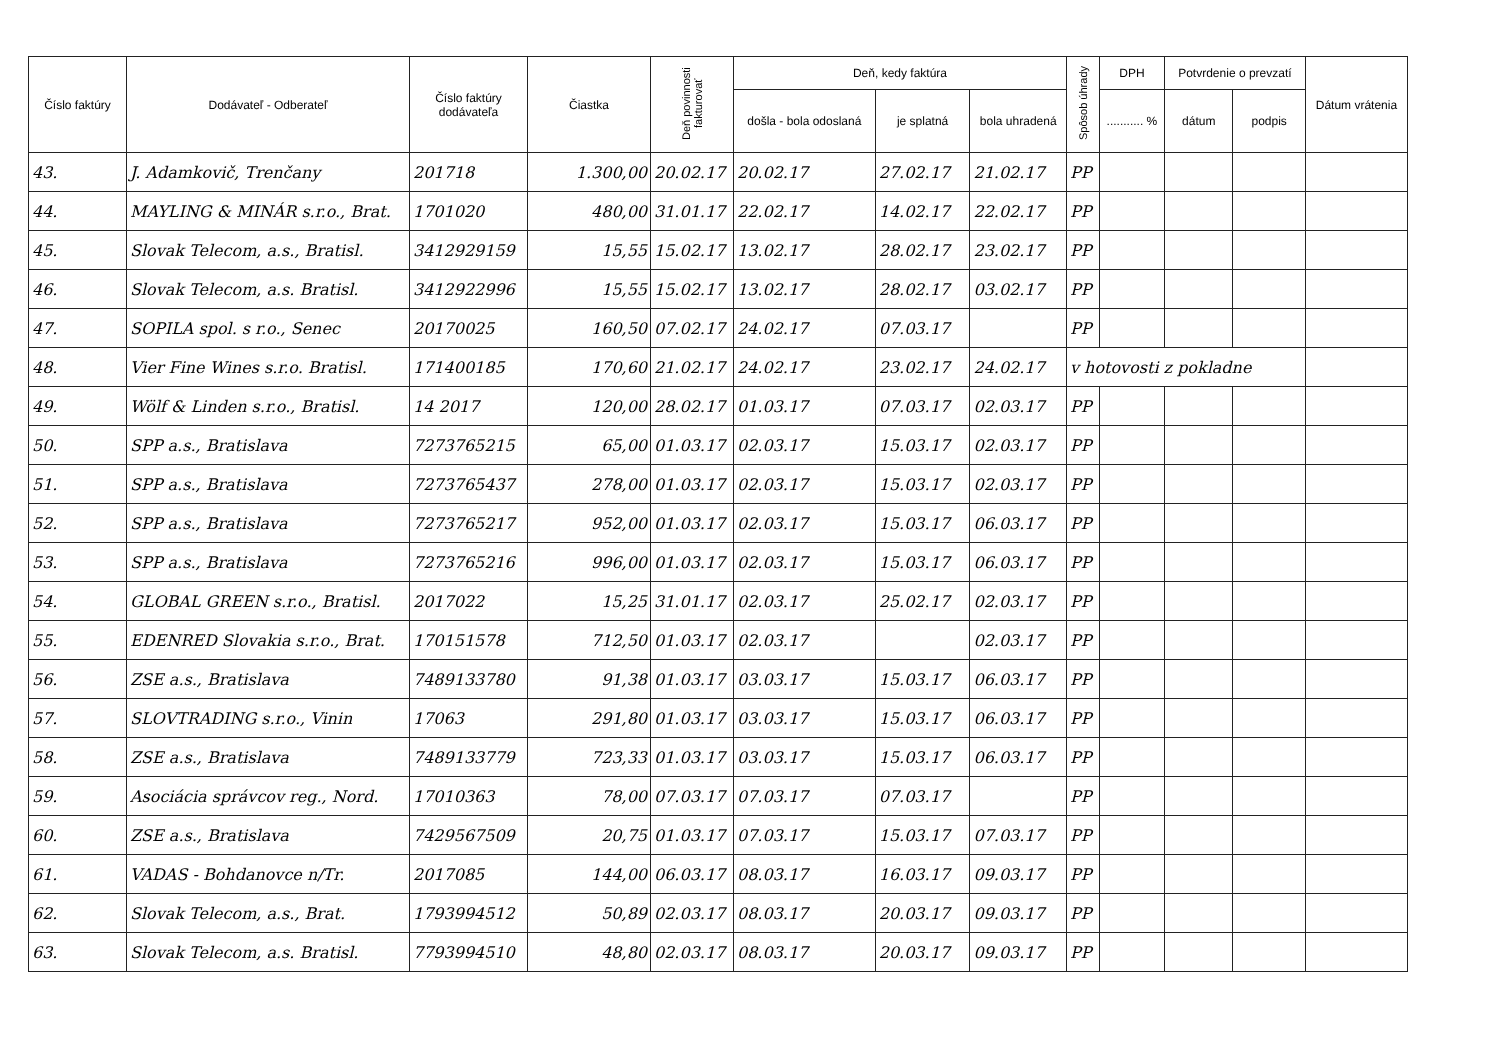| Číslo faktúry | Dodávateľ - Odberateľ | Číslo faktúry dodávateľa | Čiastka | Deň povinnosti fakturovať | Deň, kedy faktúra | | | Spôsob úhrady | DPH | Potvrdenie o prevzatí | | Dátum vrátenia |
| --- | --- | --- | --- | --- | --- | --- | --- | --- | --- | --- | --- | --- |
| | | | | | došla - bola odoslaná | je splatná | bola uhradená | | ........... % | dátum | podpis | |
| 43. | J. Adamkovič, Trenčany | 201718 | 1.300,00 | 20.02.17 | 20.02.17 | 27.02.17 | 21.02.17 | PP | | | | |
| 44. | MAYLING & MINÁR s.r.o., Brat. | 1701020 | 480,00 | 31.01.17 | 22.02.17 | 14.02.17 | 22.02.17 | PP | | | | |
| 45. | Slovak Telecom, a.s., Bratisl. | 3412929159 | 15,55 | 15.02.17 | 13.02.17 | 28.02.17 | 23.02.17 | PP | | | | |
| 46. | Slovak Telecom, a.s. Bratisl. | 3412922996 | 15,55 | 15.02.17 | 13.02.17 | 28.02.17 | 03.02.17 | PP | | | | |
| 47. | SOPILA spol. s r.o., Senec | 20170025 | 160,50 | 07.02.17 | 24.02.17 | 07.03.17 | | PP | | | | |
| 48. | Vier Fine Wines s.r.o. Bratisl. | 171400185 | 170,60 | 21.02.17 | 24.02.17 | 23.02.17 | 24.02.17 | v hotovosti z pokladne | | | | |
| 49. | Wölf & Linden s.r.o., Bratisl. | 14 2017 | 120,00 | 28.02.17 | 01.03.17 | 07.03.17 | 02.03.17 | PP | | | | |
| 50. | SPP a.s., Bratislava | 7273765215 | 65,00 | 01.03.17 | 02.03.17 | 15.03.17 | 02.03.17 | PP | | | | |
| 51. | SPP a.s., Bratislava | 7273765437 | 278,00 | 01.03.17 | 02.03.17 | 15.03.17 | 02.03.17 | PP | | | | |
| 52. | SPP a.s., Bratislava | 7273765217 | 952,00 | 01.03.17 | 02.03.17 | 15.03.17 | 06.03.17 | PP | | | | |
| 53. | SPP a.s., Bratislava | 7273765216 | 996,00 | 01.03.17 | 02.03.17 | 15.03.17 | 06.03.17 | PP | | | | |
| 54. | GLOBAL GREEN s.r.o., Bratisl. | 2017022 | 15,25 | 31.01.17 | 02.03.17 | 25.02.17 | 02.03.17 | PP | | | | |
| 55. | EDENRED Slovakia s.r.o., Brat. | 170151578 | 712,50 | 01.03.17 | 02.03.17 | | 02.03.17 | PP | | | | |
| 56. | ZSE a.s., Bratislava | 7489133780 | 91,38 | 01.03.17 | 03.03.17 | 15.03.17 | 06.03.17 | PP | | | | |
| 57. | SLOVTRADING s.r.o., Vinin | 17063 | 291,80 | 01.03.17 | 03.03.17 | 15.03.17 | 06.03.17 | PP | | | | |
| 58. | ZSE a.s., Bratislava | 7489133779 | 723,33 | 01.03.17 | 03.03.17 | 15.03.17 | 06.03.17 | PP | | | | |
| 59. | Asociácia správcov reg., Nord. | 17010363 | 78,00 | 07.03.17 | 07.03.17 | 07.03.17 | | PP | | | | |
| 60. | ZSE a.s., Bratislava | 7429567509 | 20,75 | 01.03.17 | 07.03.17 | 15.03.17 | 07.03.17 | PP | | | | |
| 61. | VADAS - Bohdanovce n/Tr. | 2017085 | 144,00 | 06.03.17 | 08.03.17 | 16.03.17 | 09.03.17 | PP | | | | |
| 62. | Slovak Telecom, a.s., Brat. | 1793994512 | 50,89 | 02.03.17 | 08.03.17 | 20.03.17 | 09.03.17 | PP | | | | |
| 63. | Slovak Telecom, a.s. Bratisl. | 7793994510 | 48,80 | 02.03.17 | 08.03.17 | 20.03.17 | 09.03.17 | PP | | | | |